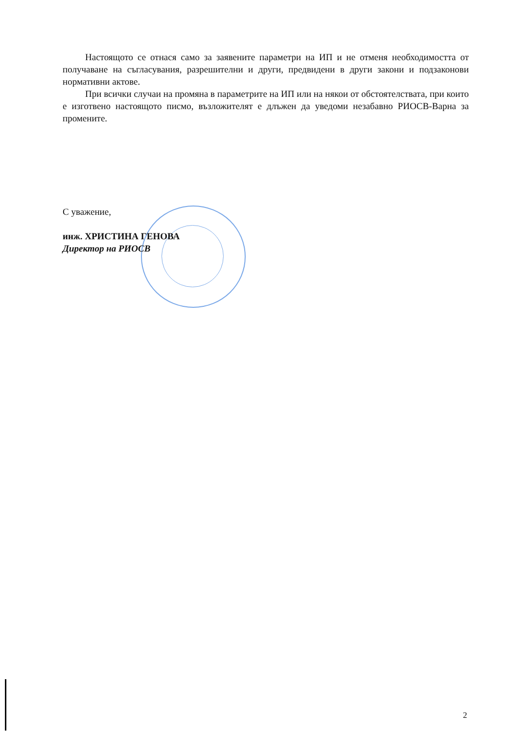Настоящото се отнася само за заявените параметри на ИП и не отменя необходимостта от получаване на съгласувания, разрешителни и други, предвидени в други закони и подзаконови нормативни актове.
При всички случаи на промяна в параметрите на ИП или на някои от обстоятелствата, при които е изготвено настоящото писмо, възложителят е длъжен да уведоми незабавно РИОСВ-Варна за промените.
С уважение,
инж. ХРИСТИНА ГЕНОВА
Директор на РИОСВ
2